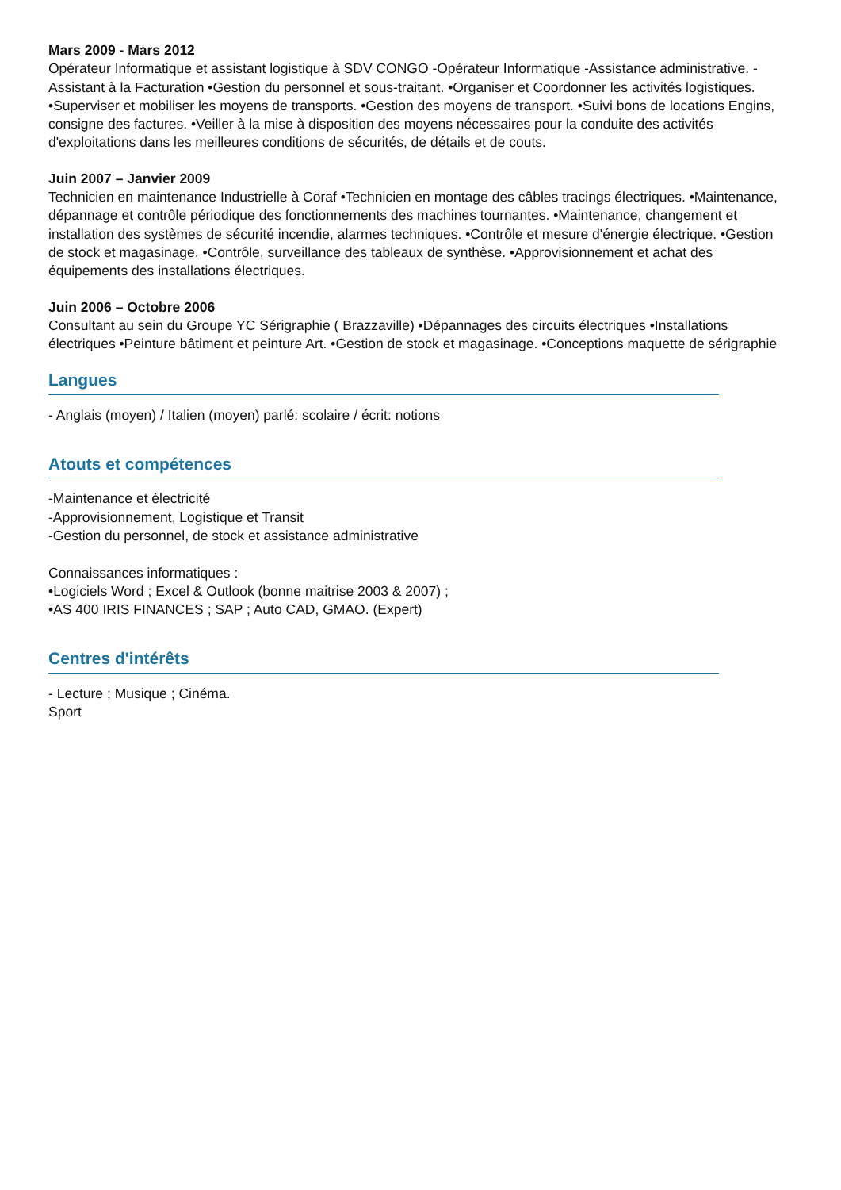Mars 2009 - Mars 2012
Opérateur Informatique et assistant logistique à SDV CONGO -Opérateur Informatique -Assistance administrative. -Assistant à la Facturation •Gestion du personnel et sous-traitant. •Organiser et Coordonner les activités logistiques. •Superviser et mobiliser les moyens de transports. •Gestion des moyens de transport. •Suivi bons de locations Engins, consigne des factures. •Veiller à la mise à disposition des moyens nécessaires pour la conduite des activités d'exploitations dans les meilleures conditions de sécurités, de détails et de couts.
Juin 2007 – Janvier 2009
Technicien en maintenance Industrielle à Coraf •Technicien en montage des câbles tracings électriques. •Maintenance, dépannage et contrôle périodique des fonctionnements des machines tournantes. •Maintenance, changement et installation des systèmes de sécurité incendie, alarmes techniques. •Contrôle et mesure d'énergie électrique. •Gestion de stock et magasinage. •Contrôle, surveillance des tableaux de synthèse. •Approvisionnement et achat des équipements des installations électriques.
Juin 2006 – Octobre 2006
Consultant au sein du Groupe YC Sérigraphie ( Brazzaville) •Dépannages des circuits électriques •Installations électriques •Peinture bâtiment et peinture Art. •Gestion de stock et magasinage. •Conceptions maquette de sérigraphie
Langues
- Anglais (moyen) / Italien (moyen) parlé: scolaire / écrit: notions
Atouts et compétences
-Maintenance et électricité
-Approvisionnement, Logistique et Transit
-Gestion du personnel, de stock et assistance administrative
Connaissances informatiques :
•Logiciels Word ; Excel & Outlook (bonne maitrise 2003 & 2007) ;
•AS 400 IRIS FINANCES ; SAP ; Auto CAD, GMAO. (Expert)
Centres d'intérêts
- Lecture ; Musique ; Cinéma.
Sport